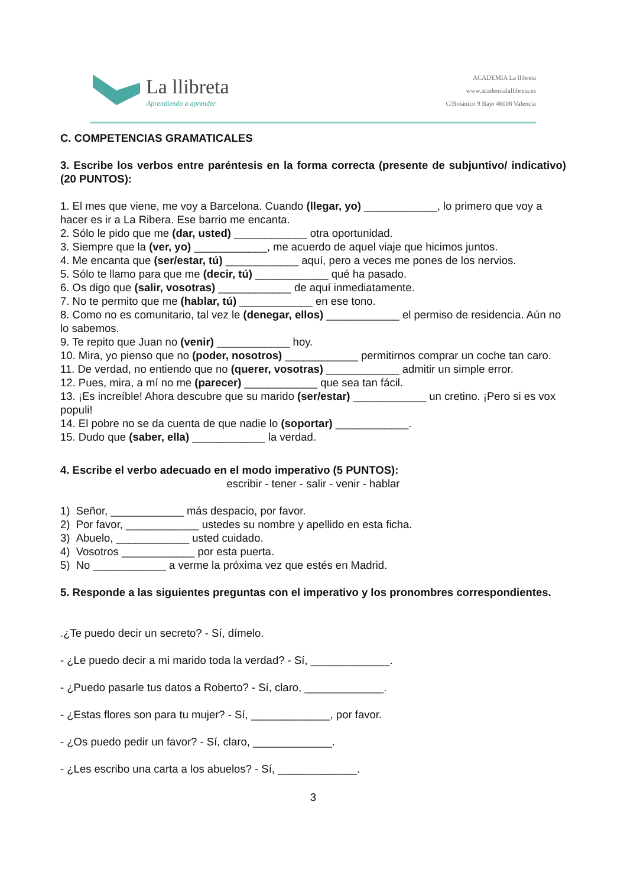La llibreta
Aprendiendo a aprender
ACADEMIA La llibreta
www.academialallibreta.es
C/Botánico 9 Bajo 46008 Valencia
C. COMPETENCIAS GRAMATICALES
3. Escribe los verbos entre paréntesis en la forma correcta (presente de subjuntivo/ indicativo) (20 PUNTOS):
1. El mes que viene, me voy a Barcelona. Cuando (llegar, yo) ____________, lo primero que voy a hacer es ir a La Ribera. Ese barrio me encanta.
2. Sólo le pido que me (dar, usted) ____________ otra oportunidad.
3. Siempre que la (ver, yo) ____________, me acuerdo de aquel viaje que hicimos juntos.
4. Me encanta que (ser/estar, tú) ____________ aquí, pero a veces me pones de los nervios.
5. Sólo te llamo para que me (decir, tú) ____________ qué ha pasado.
6. Os digo que (salir, vosotras) ____________ de aquí inmediatamente.
7. No te permito que me (hablar, tú) ____________ en ese tono.
8. Como no es comunitario, tal vez le (denegar, ellos) ____________ el permiso de residencia. Aún no lo sabemos.
9. Te repito que Juan no (venir) ____________ hoy.
10. Mira, yo pienso que no (poder, nosotros) ____________ permitirnos comprar un coche tan caro.
11. De verdad, no entiendo que no (querer, vosotras) ____________ admitir un simple error.
12. Pues, mira, a mí no me (parecer) ____________ que sea tan fácil.
13. ¡Es increíble! Ahora descubre que su marido (ser/estar) ____________ un cretino. ¡Pero si es vox populi!
14. El pobre no se da cuenta de que nadie lo (soportar) ____________.
15. Dudo que (saber, ella) ____________ la verdad.
4. Escribe el verbo adecuado en el modo imperativo (5 PUNTOS):
escribir - tener - salir - venir - hablar
1) Señor, ____________ más despacio, por favor.
2) Por favor, ____________ ustedes su nombre y apellido en esta ficha.
3) Abuelo, ____________ usted cuidado.
4) Vosotros ____________ por esta puerta.
5) No ____________ a verme la próxima vez que estés en Madrid.
5. Responde a las siguientes preguntas con el imperativo y los pronombres correspondientes.
.¿Te puedo decir un secreto? - Sí, dímelo.
- ¿Le puedo decir a mi marido toda la verdad? - Sí, _____________.
- ¿Puedo pasarle tus datos a Roberto? - Sí, claro, _____________.
- ¿Estas flores son para tu mujer? - Sí, _____________, por favor.
- ¿Os puedo pedir un favor? - Sí, claro, _____________.
- ¿Les escribo una carta a los abuelos? - Sí, _____________.
3